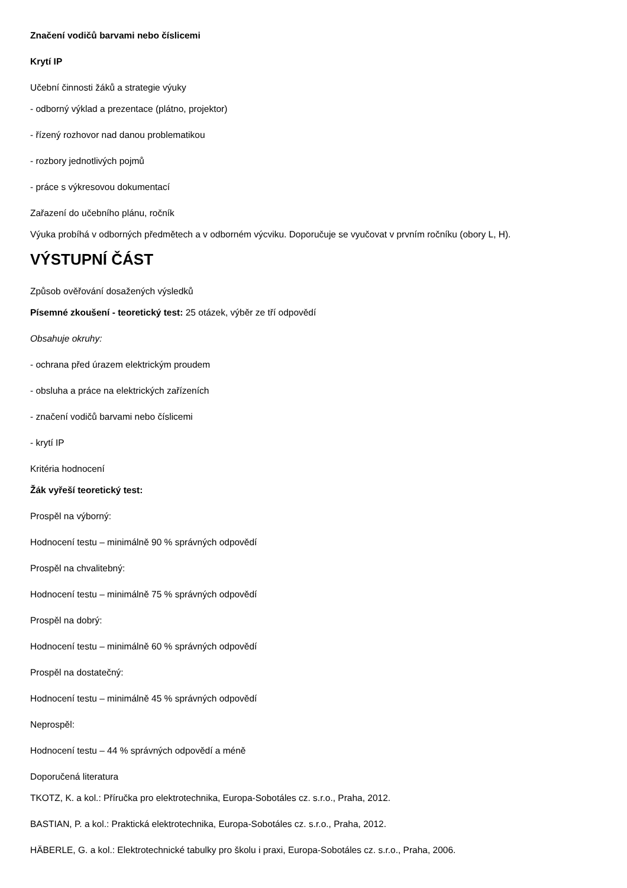Značení vodičů barvami nebo číslicemi
Krytí IP
Učební činnosti žáků a strategie výuky
- odborný výklad a prezentace (plátno, projektor)
- řízený rozhovor nad danou problematikou
- rozbory jednotlivých pojmů
- práce s výkresovou dokumentací
Zařazení do učebního plánu, ročník
Výuka probíhá v odborných předmětech a v odborném výcviku. Doporučuje se vyučovat v prvním ročníku (obory L, H).
VÝSTUPNÍ ČÁST
Způsob ověřování dosažených výsledků
Písemné zkoušení - teoretický test: 25 otázek, výběr ze tří odpovědí
Obsahuje okruhy:
- ochrana před úrazem elektrickým proudem
- obsluha a práce na elektrických zařízeních
- značení vodičů barvami nebo číslicemi
- krytí IP
Kritéria hodnocení
Žák vyřeší teoretický test:
Prospěl na výborný:
Hodnocení testu – minimálně 90 % správných odpovědí
Prospěl na chvalitebný:
Hodnocení testu – minimálně 75 % správných odpovědí
Prospěl na dobrý:
Hodnocení testu – minimálně 60 % správných odpovědí
Prospěl na dostatečný:
Hodnocení testu – minimálně 45 % správných odpovědí
Neprospěl:
Hodnocení testu – 44 % správných odpovědí a méně
Doporučená literatura
TKOTZ, K. a kol.: Příručka pro elektrotechnika, Europa-Sobotáles cz. s.r.o., Praha, 2012.
BASTIAN, P. a kol.: Praktická elektrotechnika, Europa-Sobotáles cz. s.r.o., Praha, 2012.
HÄBERLE, G. a kol.: Elektrotechnické tabulky pro školu i praxi, Europa-Sobotáles cz. s.r.o., Praha, 2006.